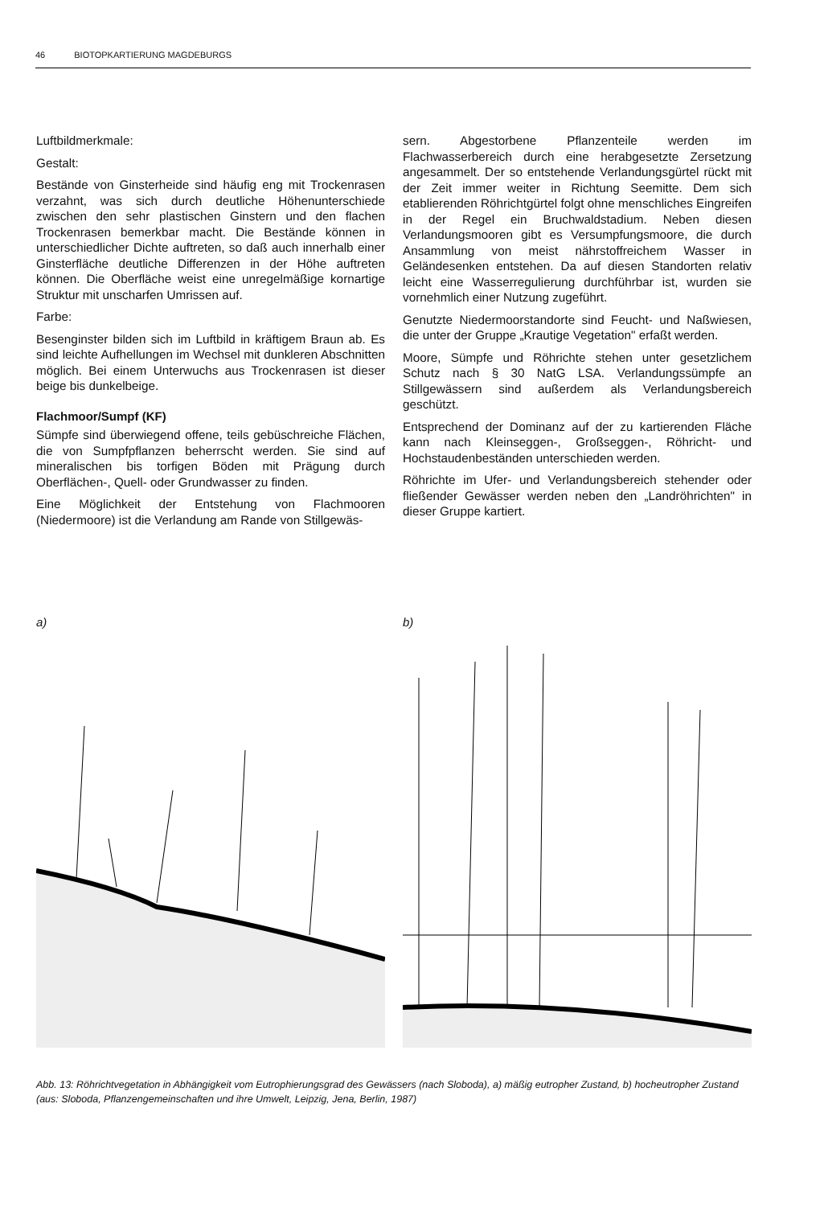46 BIOTOPKARTIERUNG MAGDEBURGS
Luftbildmerkmale:
Gestalt:
Bestände von Ginsterheide sind häufig eng mit Trockenrasen verzahnt, was sich durch deutliche Höhenunterschiede zwischen den sehr plastischen Ginstern und den flachen Trockenrasen bemerkbar macht. Die Bestände können in unterschiedlicher Dichte auftreten, so daß auch innerhalb einer Ginsterfläche deutliche Differenzen in der Höhe auftreten können. Die Oberfläche weist eine unregelmäßige kornartige Struktur mit unscharfen Umrissen auf.
Farbe:
Besenginster bilden sich im Luftbild in kräftigem Braun ab. Es sind leichte Aufhellungen im Wechsel mit dunkleren Abschnitten möglich. Bei einem Unterwuchs aus Trockenrasen ist dieser beige bis dunkelbeige.
Flachmoor/Sumpf (KF)
Sümpfe sind überwiegend offene, teils gebüschreiche Flächen, die von Sumpfpflanzen beherrscht werden. Sie sind auf mineralischen bis torfigen Böden mit Prägung durch Oberflächen-, Quell- oder Grundwasser zu finden.
Eine Möglichkeit der Entstehung von Flachmooren (Niedermoore) ist die Verlandung am Rande von Stillgewäs-
sern. Abgestorbene Pflanzenteile werden im Flachwasserbereich durch eine herabgesetzte Zersetzung angesammelt. Der so entstehende Verlandungsgürtel rückt mit der Zeit immer weiter in Richtung Seemitte. Dem sich etablierenden Röhrichtgürtel folgt ohne menschliches Eingreifen in der Regel ein Bruchwaldstadium. Neben diesen Verlandungsmooren gibt es Versumpfungsmoore, die durch Ansammlung von meist nährstoffreichem Wasser in Geländesenken entstehen. Da auf diesen Standorten relativ leicht eine Wasserregulierung durchführbar ist, wurden sie vornehmlich einer Nutzung zugeführt.
Genutzte Niedermoorstandorte sind Feucht- und Naßwiesen, die unter der Gruppe „Krautige Vegetation" erfaßt werden.
Moore, Sümpfe und Röhrichte stehen unter gesetzlichem Schutz nach § 30 NatG LSA. Verlandungssümpfe an Stillgewässern sind außerdem als Verlandungsbereich geschützt.
Entsprechend der Dominanz auf der zu kartierenden Fläche kann nach Kleinseggen-, Großseggen-, Röhricht- und Hochstaudenbeständen unterschieden werden.
Röhrichte im Ufer- und Verlandungsbereich stehender oder fließender Gewässer werden neben den „Landröhrichten" in dieser Gruppe kartiert.
a) b)
Abb. 13: Röhrichtvegetation in Abhängigkeit vom Eutrophierungsgrad des Gewässers (nach Sloboda), a) mäßig eutropher Zustand, b) hocheutropher Zustand (aus: Sloboda, Pflanzengemeinschaften und ihre Umwelt, Leipzig, Jena, Berlin, 1987)